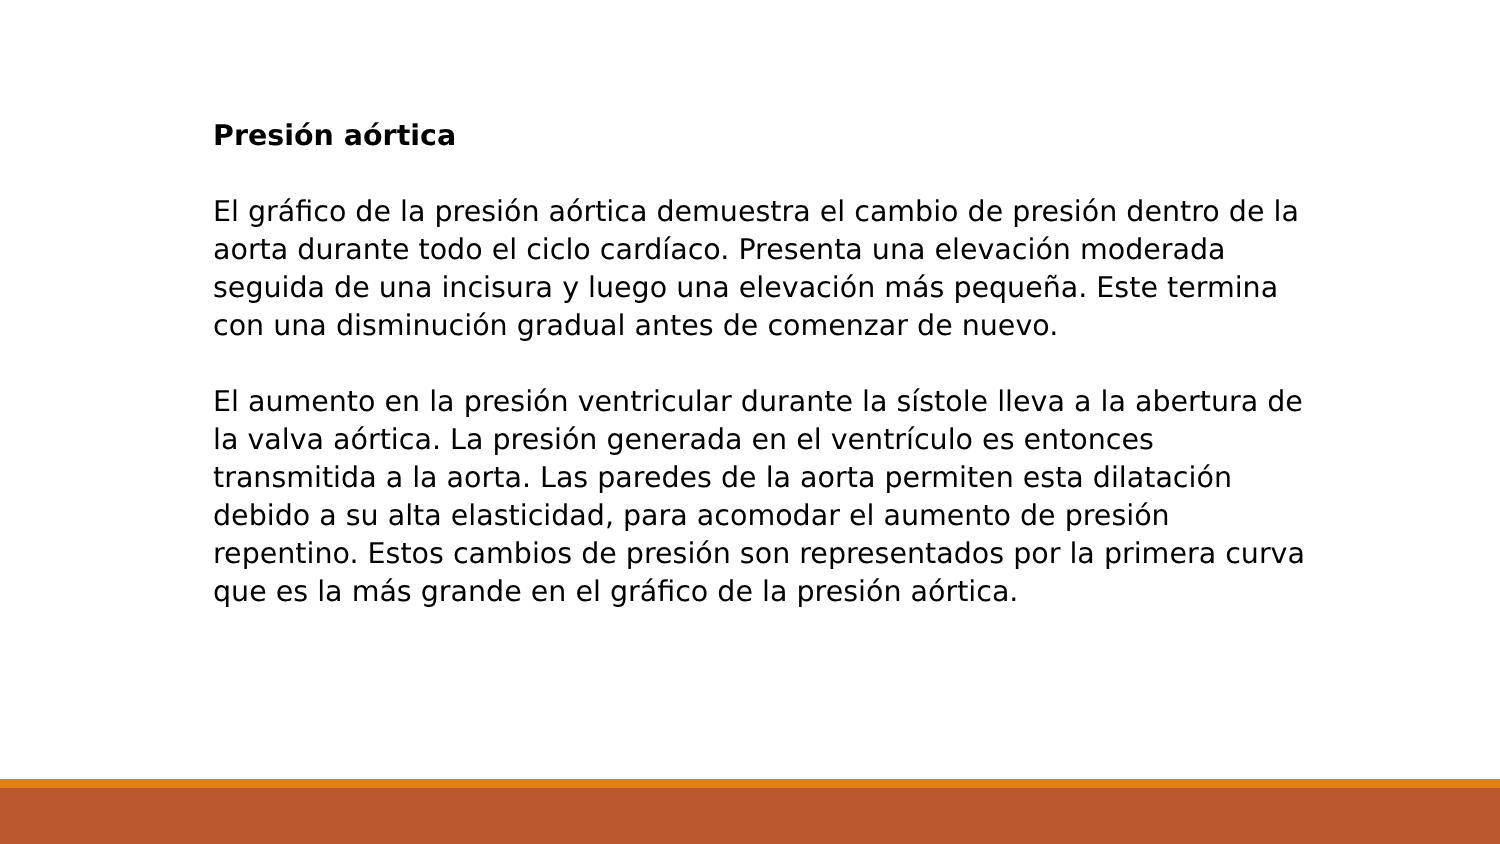Presión aórtica
El gráfico de la presión aórtica demuestra el cambio de presión dentro de la aorta durante todo el ciclo cardíaco. Presenta una elevación moderada seguida de una incisura y luego una elevación más pequeña. Este termina con una disminución gradual antes de comenzar de nuevo.
El aumento en la presión ventricular durante la sístole lleva a la abertura de la valva aórtica. La presión generada en el ventrículo es entonces transmitida a la aorta. Las paredes de la aorta permiten esta dilatación debido a su alta elasticidad, para acomodar el aumento de presión repentino. Estos cambios de presión son representados por la primera curva que es la más grande en el gráfico de la presión aórtica.